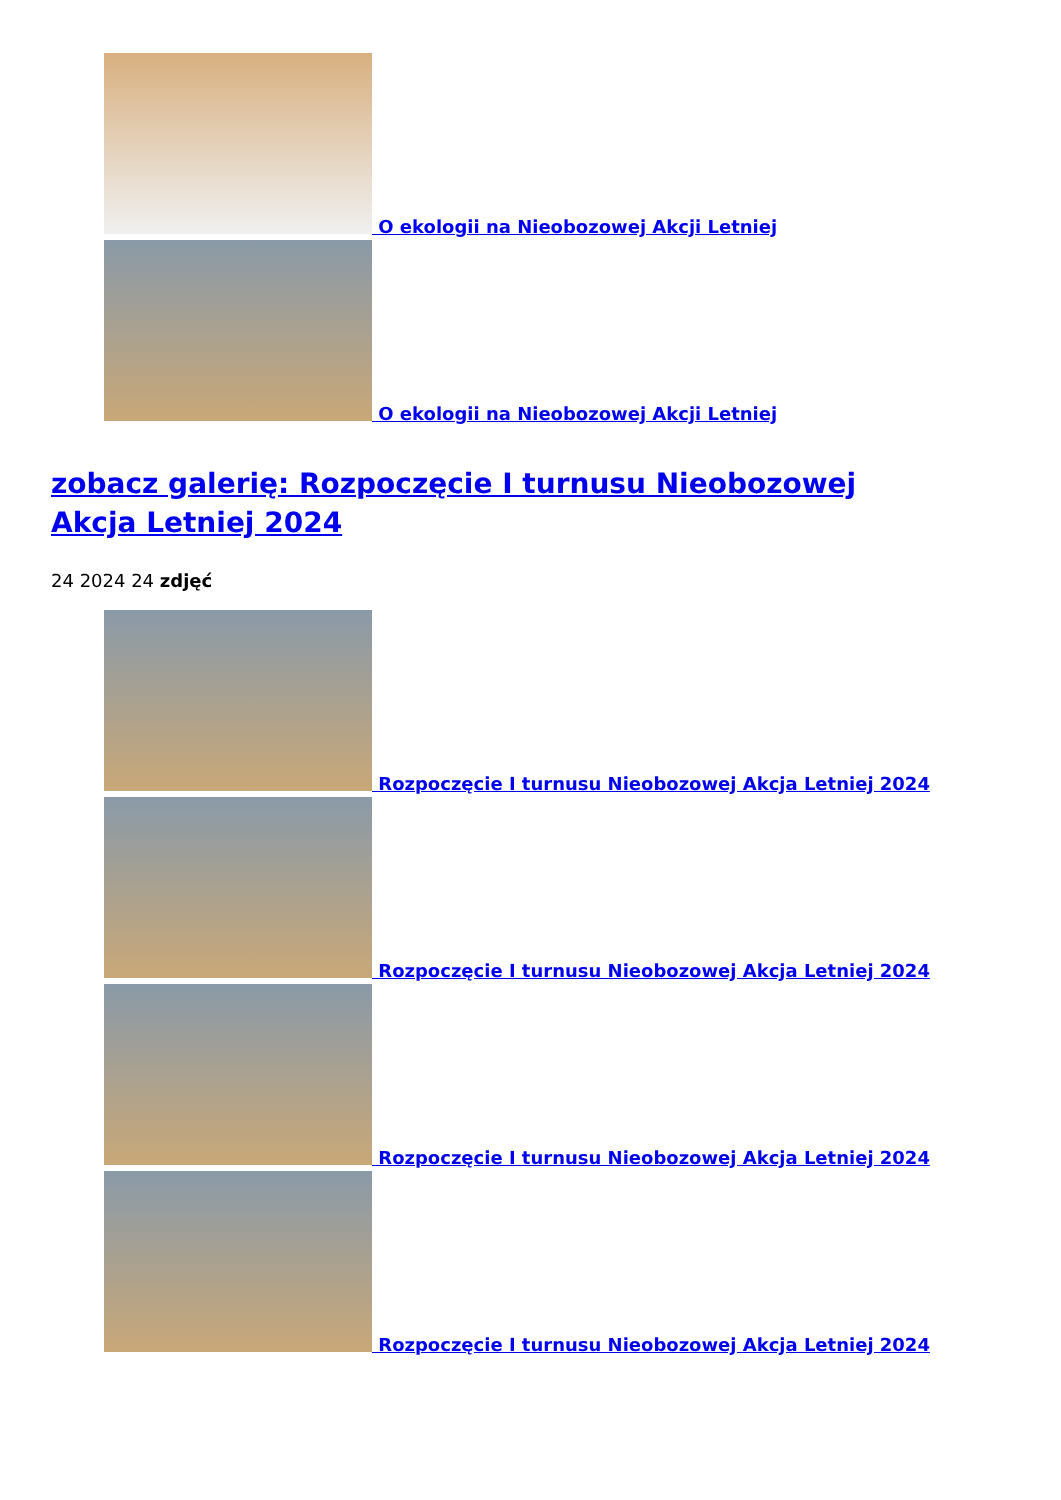O ekologii na Nieobozowej Akcji Letniej
O ekologii na Nieobozowej Akcji Letniej
zobacz galerię: Rozpoczęcie I turnusu Nieobozowej Akcja Letniej 2024
24 2024 24 zdjęć
Rozpoczęcie I turnusu Nieobozowej Akcja Letniej 2024
Rozpoczęcie I turnusu Nieobozowej Akcja Letniej 2024
Rozpoczęcie I turnusu Nieobozowej Akcja Letniej 2024
Rozpoczęcie I turnusu Nieobozowej Akcja Letniej 2024